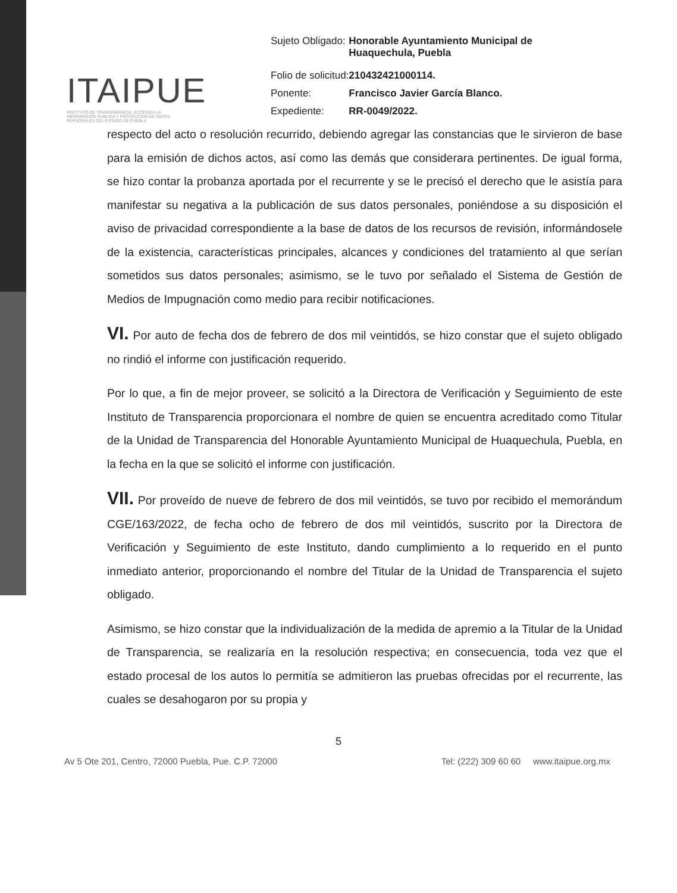ITAIPUE
INSTITUTO DE TRANSPARENCIA, ACCESO A LA INFORMACIÓN PÚBLICA Y PROTECCIÓN DE DATOS PERSONALES DEL ESTADO DE PUEBLA
| Sujeto Obligado: | Honorable Ayuntamiento Municipal de Huaquechula, Puebla |
| Folio de solicitud: | 210432421000114. |
| Ponente: | Francisco Javier García Blanco. |
| Expediente: | RR-0049/2022. |
respecto del acto o resolución recurrido, debiendo agregar las constancias que le sirvieron de base para la emisión de dichos actos, así como las demás que considerara pertinentes. De igual forma, se hizo contar la probanza aportada por el recurrente y se le precisó el derecho que le asistía para manifestar su negativa a la publicación de sus datos personales, poniéndose a su disposición el aviso de privacidad correspondiente a la base de datos de los recursos de revisión, informándosele de la existencia, características principales, alcances y condiciones del tratamiento al que serían sometidos sus datos personales; asimismo, se le tuvo por señalado el Sistema de Gestión de Medios de Impugnación como medio para recibir notificaciones.
VI. Por auto de fecha dos de febrero de dos mil veintidós, se hizo constar que el sujeto obligado no rindió el informe con justificación requerido.
Por lo que, a fin de mejor proveer, se solicitó a la Directora de Verificación y Seguimiento de este Instituto de Transparencia proporcionara el nombre de quien se encuentra acreditado como Titular de la Unidad de Transparencia del Honorable Ayuntamiento Municipal de Huaquechula, Puebla, en la fecha en la que se solicitó el informe con justificación.
VII. Por proveído de nueve de febrero de dos mil veintidós, se tuvo por recibido el memorándum CGE/163/2022, de fecha ocho de febrero de dos mil veintidós, suscrito por la Directora de Verificación y Seguimiento de este Instituto, dando cumplimiento a lo requerido en el punto inmediato anterior, proporcionando el nombre del Titular de la Unidad de Transparencia el sujeto obligado.
Asimismo, se hizo constar que la individualización de la medida de apremio a la Titular de la Unidad de Transparencia, se realizaría en la resolución respectiva; en consecuencia, toda vez que el estado procesal de los autos lo permitía se admitieron las pruebas ofrecidas por el recurrente, las cuales se desahogaron por su propia y
5
Av 5 Ote 201, Centro, 72000 Puebla, Pue. C.P. 72000 Tel: (222) 309 60 60 www.itaipue.org.mx